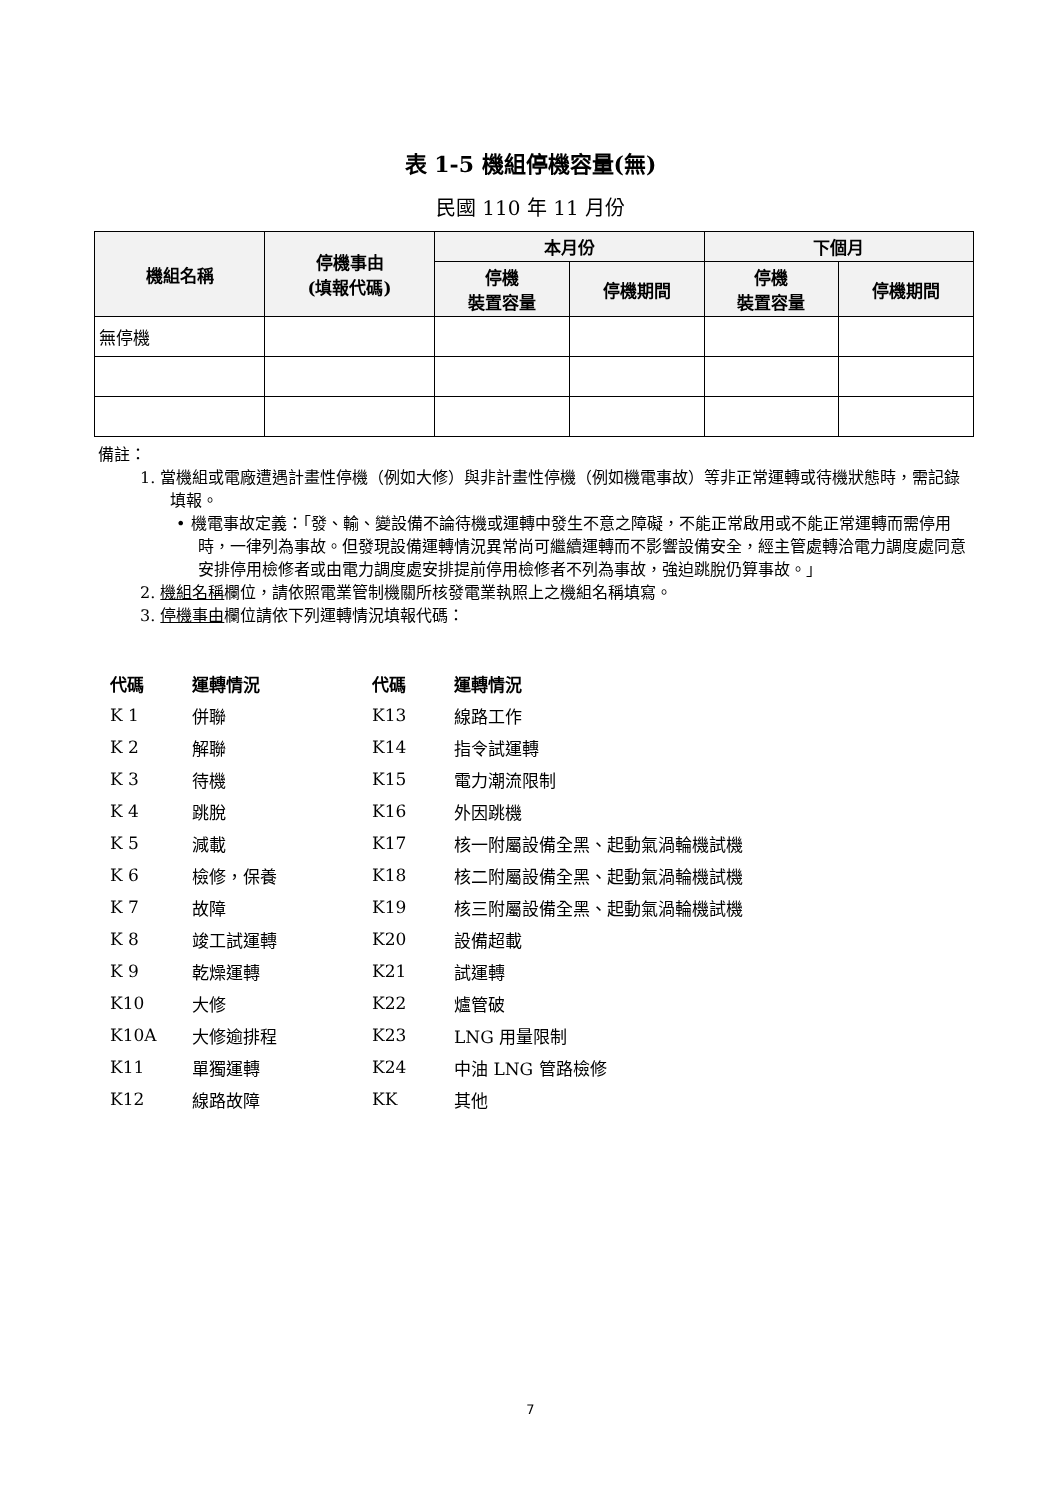表 1-5 機組停機容量(無)
民國 110 年 11 月份
| 機組名稱 | 停機事由 (填報代碼) | 本月份 | | 下個月 | |
| --- | --- | --- | --- | --- | --- |
| | | 停機 裝置容量 | 停機期間 | 停機 裝置容量 | 停機期間 |
| 無停機 | | | | | |
備註：
1. 當機組或電廠遭遇計畫性停機（例如大修）與非計畫性停機（例如機電事故）等非正常運轉或待機狀態時，需記錄填報。
• 機電事故定義：「發、輸、變設備不論待機或運轉中發生不意之障礙，不能正常啟用或不能正常運轉而需停用時，一律列為事故。但發現設備運轉情況異常尚可繼續運轉而不影響設備安全，經主管處轉洽電力調度處同意安排停用檢修者或由電力調度處安排提前停用檢修者不列為事故，強迫跳脫仍算事故。」
2. 機組名稱欄位，請依照電業管制機關所核發電業執照上之機組名稱填寫。
3. 停機事由欄位請依下列運轉情況填報代碼：
| 代碼 | 運轉情況 | 代碼 | 運轉情況 |
| --- | --- | --- | --- |
| K 1 | 併聯 | K13 | 線路工作 |
| K 2 | 解聯 | K14 | 指令試運轉 |
| K 3 | 待機 | K15 | 電力潮流限制 |
| K 4 | 跳脫 | K16 | 外因跳機 |
| K 5 | 減載 | K17 | 核一附屬設備全黑、起動氣渦輪機試機 |
| K 6 | 檢修，保養 | K18 | 核二附屬設備全黑、起動氣渦輪機試機 |
| K 7 | 故障 | K19 | 核三附屬設備全黑、起動氣渦輪機試機 |
| K 8 | 竣工試運轉 | K20 | 設備超載 |
| K 9 | 乾燥運轉 | K21 | 試運轉 |
| K10 | 大修 | K22 | 爐管破 |
| K10A | 大修逾排程 | K23 | LNG 用量限制 |
| K11 | 單獨運轉 | K24 | 中油 LNG 管路檢修 |
| K12 | 線路故障 | KK | 其他 |
7